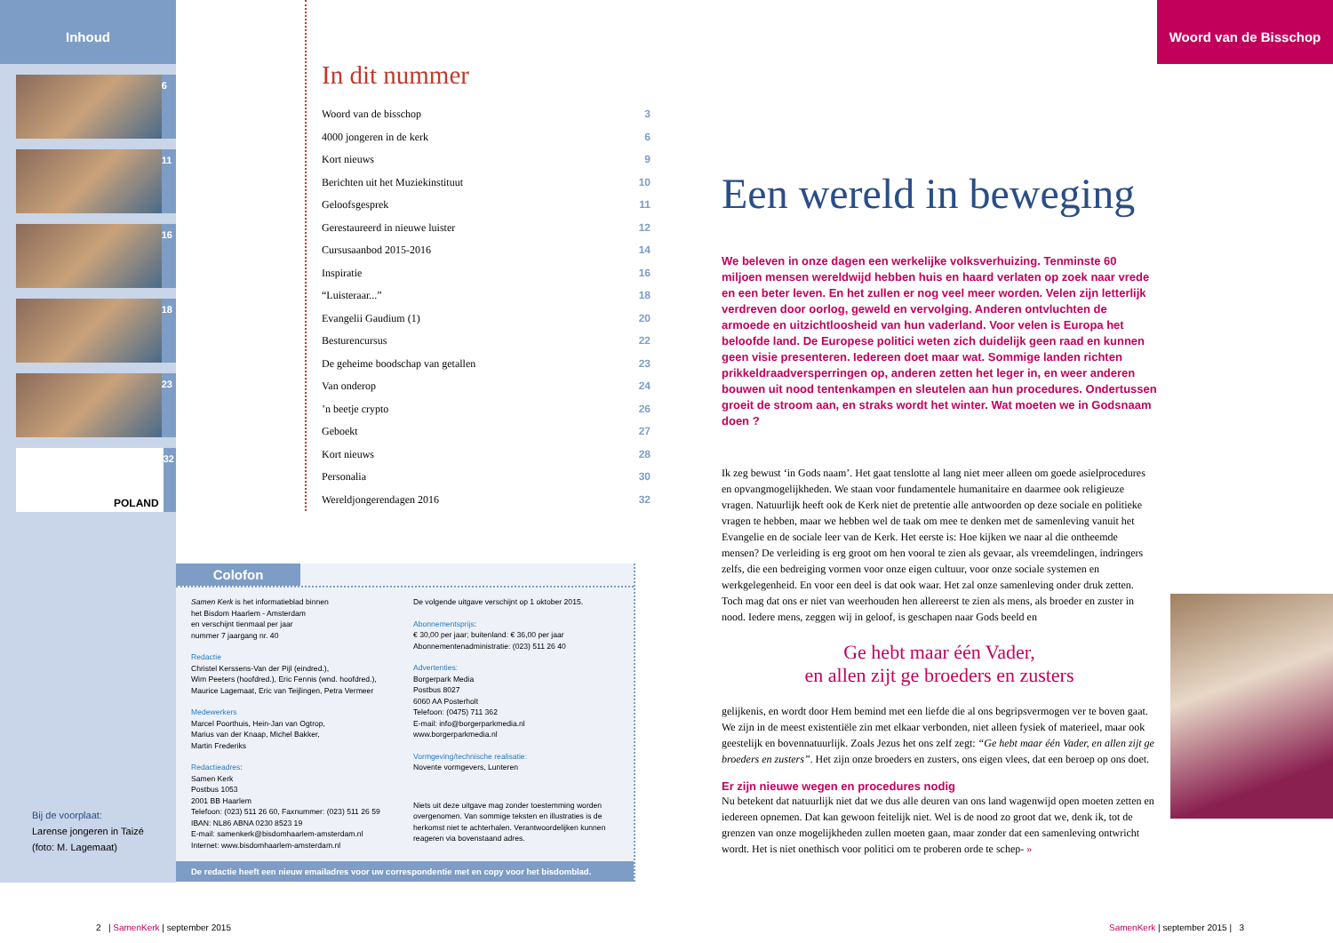Inhoud
6
11
16
18
23
POLAND
32
Bij de voorplaat:
Larense jongeren in Taizé
(foto: M. Lagemaat)
In dit nummer
Woord van de bisschop 3
4000 jongeren in de kerk 6
Kort nieuws 9
Berichten uit het Muziekinstituut 10
Geloofsgesprek 11
Gerestaureerd in nieuwe luister 12
Cursusaanbod 2015-2016 14
Inspiratie 16
“Luisteraar...” 18
Evangelii Gaudium (1) 20
Besturencursus 22
De geheime boodschap van getallen 23
Van onderop 24
’n beetje crypto 26
Geboekt 27
Kort nieuws 28
Personalia 30
Wereldjongerendagen 2016 32
Colofon
Samen Kerk is het informatieblad binnen
het Bisdom Haarlem - Amsterdam
en verschijnt tienmaal per jaar
nummer 7 jaargang nr. 40
Redactie
Christel Kerssens-Van der Pijl (eindred.),
Wim Peeters (hoofdred.), Eric Fennis (wnd. hoofdred.),
Maurice Lagemaat, Eric van Teijlingen, Petra Vermeer
Medewerkers
Marcel Poorthuis, Hein-Jan van Ogtrop,
Marius van der Knaap, Michel Bakker,
Martin Frederiks
Redactieadres:
Samen Kerk
Postbus 1053
2001 BB Haarlem
Telefoon: (023) 511 26 60, Faxnummer: (023) 511 26 59
IBAN: NL86 ABNA 0230 8523 19
E-mail: samenkerk@bisdomhaarlem-amsterdam.nl
Internet: www.bisdomhaarlem-amsterdam.nl
De volgende uitgave verschijnt op 1 oktober 2015.
Abonnementsprijs:
€ 30,00 per jaar; buitenland: € 36,00 per jaar
Abonnementenadministratie: (023) 511 26 40
Advertenties:
Borgerpark Media
Postbus 8027
6060 AA Posterholt
Telefoon: (0475) 711 362
E-mail: info@borgerparkmedia.nl
www.borgerparkmedia.nl
Vormgeving/technische realisatie:
Novente vormgevers, Lunteren
Niets uit deze uitgave mag zonder toestemming worden overgenomen. Van sommige teksten en illustraties is de herkomst niet te achterhalen. Verantwoordelijken kunnen reageren via bovenstaand adres.
De redactie heeft een nieuw emailadres voor uw correspondentie met en copy voor het bisdomblad.
Woord van de Bisschop
Een wereld in beweging
We beleven in onze dagen een werkelijke volksverhuizing. Tenminste 60 miljoen mensen wereldwijd hebben huis en haard verlaten op zoek naar vrede en een beter leven. En het zullen er nog veel meer worden. Velen zijn letterlijk verdreven door oorlog, geweld en vervolging. Anderen ontvluchten de armoede en uitzichtloosheid van hun vaderland. Voor velen is Europa het beloofde land. De Europese politici weten zich duidelijk geen raad en kunnen geen visie presenteren. Iedereen doet maar wat. Sommige landen richten prikkeldraadversperringen op, anderen zetten het leger in, en weer anderen bouwen uit nood tentenkampen en sleutelen aan hun procedures. Ondertussen groeit de stroom aan, en straks wordt het winter. Wat moeten we in Godsnaam doen ?
Ik zeg bewust ‘in Gods naam’. Het gaat tenslotte al lang niet meer alleen om goede asielprocedures en opvangmogelijkheden. We staan voor fundamentele humanitaire en daarmee ook religieuze vragen. Natuurlijk heeft ook de Kerk niet de pretentie alle antwoorden op deze sociale en politieke vragen te hebben, maar we hebben wel de taak om mee te denken met de samenleving vanuit het Evangelie en de sociale leer van de Kerk. Het eerste is: Hoe kijken we naar al die ontheemde mensen? De verleiding is erg groot om hen vooral te zien als gevaar, als vreemdelingen, indringers zelfs, die een bedreiging vormen voor onze eigen cultuur, voor onze sociale systemen en werkgelegenheid. En voor een deel is dat ook waar. Het zal onze samenleving onder druk zetten. Toch mag dat ons er niet van weerhouden hen allereerst te zien als mens, als broeder en zuster in nood. Iedere mens, zeggen wij in geloof, is geschapen naar Gods beeld en
Ge hebt maar één Vader,
en allen zijt ge broeders en zusters
gelijkenis, en wordt door Hem bemind met een liefde die al ons begripsvermogen ver te boven gaat. We zijn in de meest existentiële zin met elkaar verbonden, niet alleen fysiek of materieel, maar ook geestelijk en bovennatuurlijk. Zoals Jezus het ons zelf zegt: “Ge hebt maar één Vader, en allen zijt ge broeders en zusters”. Het zijn onze broeders en zusters, ons eigen vlees, dat een beroep op ons doet.
Er zijn nieuwe wegen en procedures nodig
Nu betekent dat natuurlijk niet dat we dus alle deuren van ons land wagenwijd open moeten zetten en iedereen opnemen. Dat kan gewoon feitelijk niet. Wel is de nood zo groot dat we, denk ik, tot de grenzen van onze mogelijkheden zullen moeten gaan, maar zonder dat een samenleving ontwricht wordt. Het is niet onethisch voor politici om te proberen orde te schep- »
2 | SamenKerk | september 2015
SamenKerk | september 2015 | 3